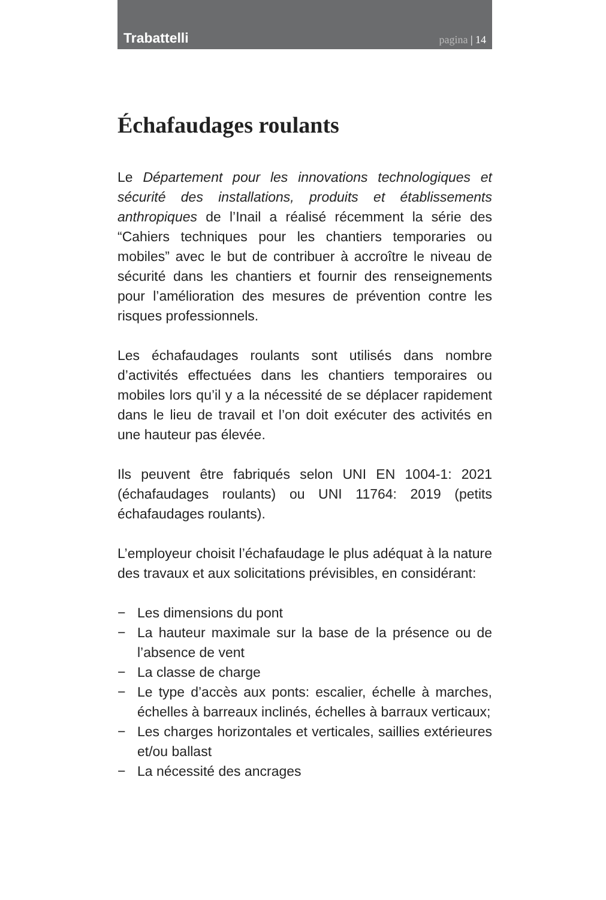Trabattelli
pagina | 14
Échafaudages roulants
Le Département pour les innovations technologiques et sécurité des installations, produits et établissements anthropiques de l’Inail a réalisé récemment la série des “Cahiers techniques pour les chantiers temporaries ou mobiles” avec le but de contribuer à accroître le niveau de sécurité dans les chantiers et fournir des renseignements pour l’amélioration des mesures de prévention contre les risques professionnels.
Les échafaudages roulants sont utilisés dans nombre d’activités effectuées dans les chantiers temporaires ou mobiles lors qu’il y a la nécessité de se déplacer rapidement dans le lieu de travail et l’on doit exécuter des activités en une hauteur pas élevée.
Ils peuvent être fabriqués selon UNI EN 1004-1: 2021 (échafaudages roulants) ou UNI 11764: 2019 (petits échafaudages roulants).
L’employeur choisit l’échafaudage le plus adéquat à la nature des travaux et aux solicitations prévisibles, en considérant:
− Les dimensions du pont
− La hauteur maximale sur la base de la présence ou de l’absence de vent
− La classe de charge
− Le type d’accès aux ponts: escalier, échelle à marches, échelles à barreaux inclinés, échelles à barraux verticaux;
− Les charges horizontales et verticales, saillies extérieures et/ou ballast
− La nécessité des ancrages